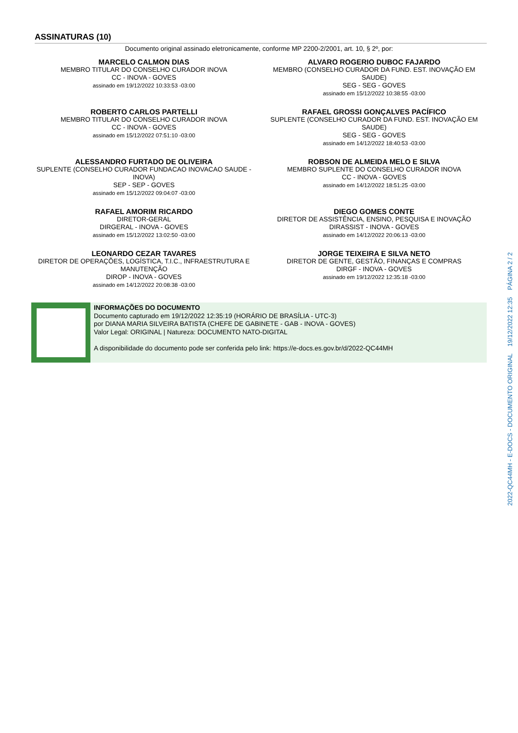ASSINATURAS (10)
Documento original assinado eletronicamente, conforme MP 2200-2/2001, art. 10, § 2º, por:
MARCELO CALMON DIAS
MEMBRO TITULAR DO CONSELHO CURADOR INOVA
CC - INOVA - GOVES
assinado em 19/12/2022 10:33:53 -03:00
ALVARO ROGERIO DUBOC FAJARDO
MEMBRO (CONSELHO CURADOR DA FUND. EST. INOVAÇÃO EM SAUDE)
SEG - SEG - GOVES
assinado em 15/12/2022 10:38:55 -03:00
ROBERTO CARLOS PARTELLI
MEMBRO TITULAR DO CONSELHO CURADOR INOVA
CC - INOVA - GOVES
assinado em 15/12/2022 07:51:10 -03:00
RAFAEL GROSSI GONÇALVES PACÍFICO
SUPLENTE (CONSELHO CURADOR DA FUND. EST. INOVAÇÃO EM SAUDE)
SEG - SEG - GOVES
assinado em 14/12/2022 18:40:53 -03:00
ALESSANDRO FURTADO DE OLIVEIRA
SUPLENTE (CONSELHO CURADOR FUNDACAO INOVACAO SAUDE - INOVA)
SEP - SEP - GOVES
assinado em 15/12/2022 09:04:07 -03:00
ROBSON DE ALMEIDA MELO E SILVA
MEMBRO SUPLENTE DO CONSELHO CURADOR INOVA
CC - INOVA - GOVES
assinado em 14/12/2022 18:51:25 -03:00
RAFAEL AMORIM RICARDO
DIRETOR-GERAL
DIRGERAL - INOVA - GOVES
assinado em 15/12/2022 13:02:50 -03:00
DIEGO GOMES CONTE
DIRETOR DE ASSISTÊNCIA, ENSINO, PESQUISA E INOVAÇÃO
DIRASSIST - INOVA - GOVES
assinado em 14/12/2022 20:06:13 -03:00
LEONARDO CEZAR TAVARES
DIRETOR DE OPERAÇÕES, LOGÍSTICA, T.I.C., INFRAESTRUTURA E MANUTENÇÃO
DIROP - INOVA - GOVES
assinado em 14/12/2022 20:08:38 -03:00
JORGE TEIXEIRA E SILVA NETO
DIRETOR DE GENTE, GESTÃO, FINANÇAS E COMPRAS
DIRGF - INOVA - GOVES
assinado em 19/12/2022 12:35:18 -03:00
INFORMAÇÕES DO DOCUMENTO
Documento capturado em 19/12/2022 12:35:19 (HORÁRIO DE BRASÍLIA - UTC-3)
por DIANA MARIA SILVEIRA BATISTA (CHEFE DE GABINETE - GAB - INOVA - GOVES)
Valor Legal: ORIGINAL | Natureza: DOCUMENTO NATO-DIGITAL
A disponibilidade do documento pode ser conferida pelo link: https://e-docs.es.gov.br/d/2022-QC44MH
2022-QC44MH - E-DOCS - DOCUMENTO ORIGINAL 19/12/2022 12:35 PÁGINA 2 / 2